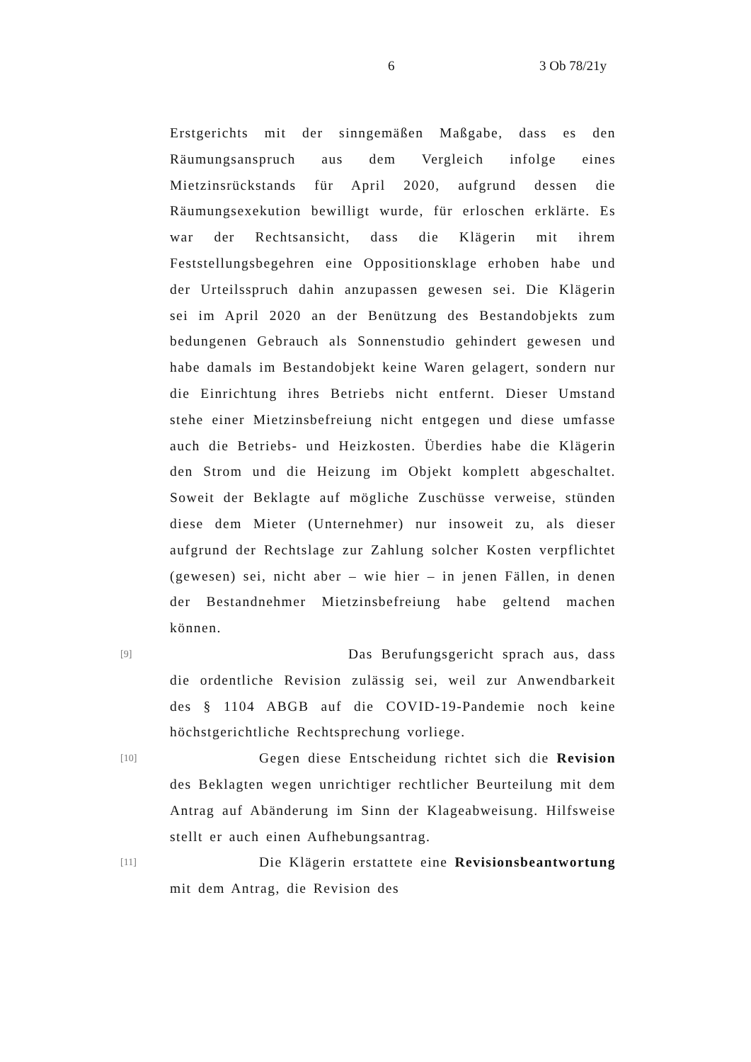6 3 Ob 78/21y
Erstgerichts mit der sinngemäßen Maßgabe, dass es den Räumungsanspruch aus dem Vergleich infolge eines Mietzinsrückstands für April 2020, aufgrund dessen die Räumungsexekution bewilligt wurde, für erloschen erklärte. Es war der Rechtsansicht, dass die Klägerin mit ihrem Feststellungsbegehren eine Oppositionsklage erhoben habe und der Urteilsspruch dahin anzupassen gewesen sei. Die Klägerin sei im April 2020 an der Benützung des Bestandobjekts zum bedungenen Gebrauch als Sonnenstudio gehindert gewesen und habe damals im Bestandobjekt keine Waren gelagert, sondern nur die Einrichtung ihres Betriebs nicht entfernt. Dieser Umstand stehe einer Mietzinsbefreiung nicht entgegen und diese umfasse auch die Betriebs- und Heizkosten. Überdies habe die Klägerin den Strom und die Heizung im Objekt komplett abgeschaltet. Soweit der Beklagte auf mögliche Zuschüsse verweise, stünden diese dem Mieter (Unternehmer) nur insoweit zu, als dieser aufgrund der Rechtslage zur Zahlung solcher Kosten verpflichtet (gewesen) sei, nicht aber – wie hier – in jenen Fällen, in denen der Bestandnehmer Mietzinsbefreiung habe geltend machen können.
[9]
Das Berufungsgericht sprach aus, dass die ordentliche Revision zulässig sei, weil zur Anwendbarkeit des § 1104 ABGB auf die COVID-19-Pandemie noch keine höchstgerichtliche Rechtsprechung vorliege.
[10]
Gegen diese Entscheidung richtet sich die Revision des Beklagten wegen unrichtiger rechtlicher Beurteilung mit dem Antrag auf Abänderung im Sinn der Klageabweisung. Hilfsweise stellt er auch einen Aufhebungsantrag.
[11]
Die Klägerin erstattete eine Revisionsbeantwortung mit dem Antrag, die Revision des